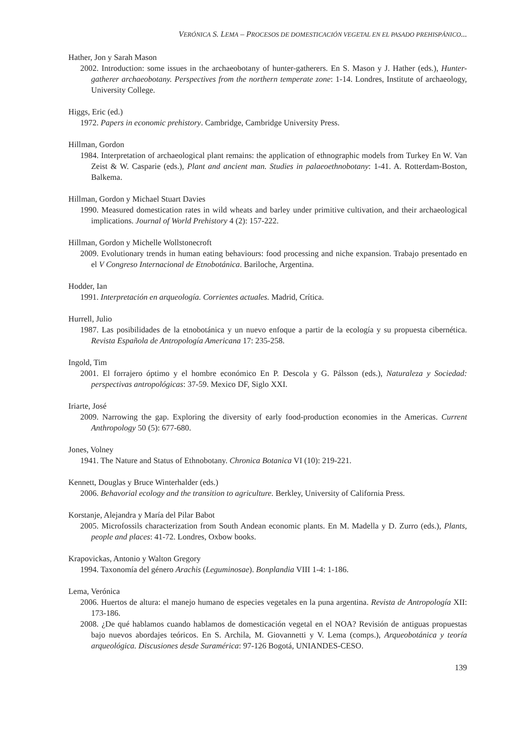VERÓNICA S. LEMA – PROCESOS DE DOMESTICACIÓN VEGETAL EN EL PASADO PREHISPÁNICO...
Hather, Jon y Sarah Mason
2002. Introduction: some issues in the archaeobotany of hunter-gatherers. En S. Mason y J. Hather (eds.), Hunter-gatherer archaeobotany. Perspectives from the northern temperate zone: 1-14. Londres, Institute of archaeology, University College.
Higgs, Eric (ed.)
1972. Papers in economic prehistory. Cambridge, Cambridge University Press.
Hillman, Gordon
1984. Interpretation of archaeological plant remains: the application of ethnographic models from Turkey En W. Van Zeist & W. Casparie (eds.), Plant and ancient man. Studies in palaeoethnobotany: 1-41. A. Rotterdam-Boston, Balkema.
Hillman, Gordon y Michael Stuart Davies
1990. Measured domestication rates in wild wheats and barley under primitive cultivation, and their archaeological implications. Journal of World Prehistory 4 (2): 157-222.
Hillman, Gordon y Michelle Wollstonecroft
2009. Evolutionary trends in human eating behaviours: food processing and niche expansion. Trabajo presentado en el V Congreso Internacional de Etnobotánica. Bariloche, Argentina.
Hodder, Ian
1991. Interpretación en arqueología. Corrientes actuales. Madrid, Crítica.
Hurrell, Julio
1987. Las posibilidades de la etnobotánica y un nuevo enfoque a partir de la ecología y su propuesta cibernética. Revista Española de Antropología Americana 17: 235-258.
Ingold, Tim
2001. El forrajero óptimo y el hombre económico En P. Descola y G. Pálsson (eds.), Naturaleza y Sociedad: perspectivas antropológicas: 37-59. Mexico DF, Siglo XXI.
Iriarte, José
2009. Narrowing the gap. Exploring the diversity of early food-production economies in the Americas. Current Anthropology 50 (5): 677-680.
Jones, Volney
1941. The Nature and Status of Ethnobotany. Chronica Botanica VI (10): 219-221.
Kennett, Douglas y Bruce Winterhalder (eds.)
2006. Behavorial ecology and the transition to agriculture. Berkley, University of California Press.
Korstanje, Alejandra y María del Pilar Babot
2005. Microfossils characterization from South Andean economic plants. En M. Madella y D. Zurro (eds.), Plants, people and places: 41-72. Londres, Oxbow books.
Krapovickas, Antonio y Walton Gregory
1994. Taxonomía del género Arachis (Leguminosae). Bonplandia VIII 1-4: 1-186.
Lema, Verónica
2006. Huertos de altura: el manejo humano de especies vegetales en la puna argentina. Revista de Antropología XII: 173-186.
2008. ¿De qué hablamos cuando hablamos de domesticación vegetal en el NOA? Revisión de antiguas propuestas bajo nuevos abordajes teóricos. En S. Archila, M. Giovannetti y V. Lema (comps.), Arqueobotánica y teoría arqueológica. Discusiones desde Suramérica: 97-126 Bogotá, UNIANDES-CESO.
139